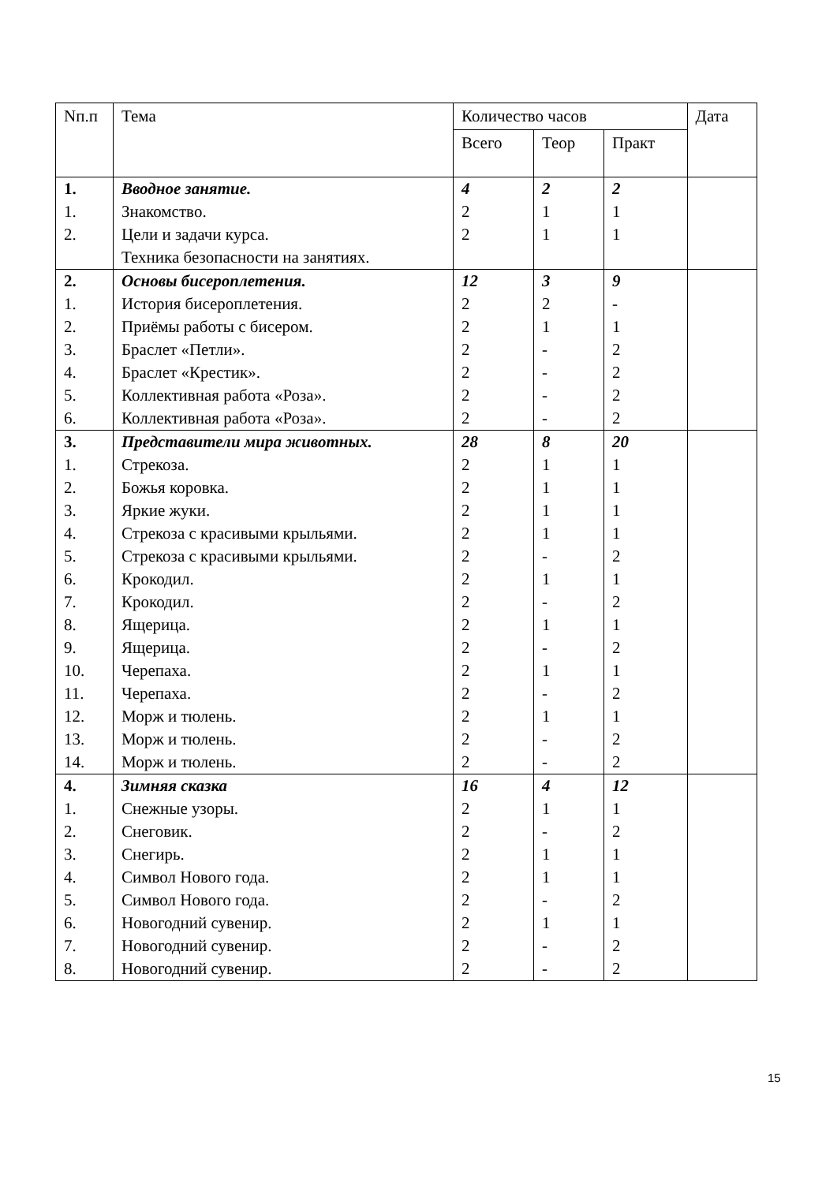| Nп.п | Тема | Количество часов | | | Дата |
| --- | --- | --- | --- | --- | --- |
| | | Всего | Теор | Практ | |
| 1. | Вводное занятие. | 4 | 2 | 2 | |
| 1. | Знакомство. | 2 | 1 | 1 | |
| 2. | Цели и задачи курса. Техника безопасности на занятиях. | 2 | 1 | 1 | |
| 2. | Основы бисероплетения. | 12 | 3 | 9 | |
| 1. | История бисероплетения. | 2 | 2 | - | |
| 2. | Приёмы работы с бисером. | 2 | 1 | 1 | |
| 3. | Браслет «Петли». | 2 | - | 2 | |
| 4. | Браслет «Крестик». | 2 | - | 2 | |
| 5. | Коллективная работа «Роза». | 2 | - | 2 | |
| 6. | Коллективная работа «Роза». | 2 | - | 2 | |
| 3. | Представители мира животных. | 28 | 8 | 20 | |
| 1. | Стрекоза. | 2 | 1 | 1 | |
| 2. | Божья коровка. | 2 | 1 | 1 | |
| 3. | Яркие жуки. | 2 | 1 | 1 | |
| 4. | Стрекоза с красивыми крыльями. | 2 | 1 | 1 | |
| 5. | Стрекоза с красивыми крыльями. | 2 | - | 2 | |
| 6. | Крокодил. | 2 | 1 | 1 | |
| 7. | Крокодил. | 2 | - | 2 | |
| 8. | Ящерица. | 2 | 1 | 1 | |
| 9. | Ящерица. | 2 | - | 2 | |
| 10. | Черепаха. | 2 | 1 | 1 | |
| 11. | Черепаха. | 2 | - | 2 | |
| 12. | Морж и тюлень. | 2 | 1 | 1 | |
| 13. | Морж и тюлень. | 2 | - | 2 | |
| 14. | Морж и тюлень. | 2 | - | 2 | |
| 4. | Зимняя сказка | 16 | 4 | 12 | |
| 1. | Снежные узоры. | 2 | 1 | 1 | |
| 2. | Снеговик. | 2 | - | 2 | |
| 3. | Снегирь. | 2 | 1 | 1 | |
| 4. | Символ Нового года. | 2 | 1 | 1 | |
| 5. | Символ Нового года. | 2 | - | 2 | |
| 6. | Новогодний сувенир. | 2 | 1 | 1 | |
| 7. | Новогодний сувенир. | 2 | - | 2 | |
| 8. | Новогодний сувенир. | 2 | - | 2 | |
15